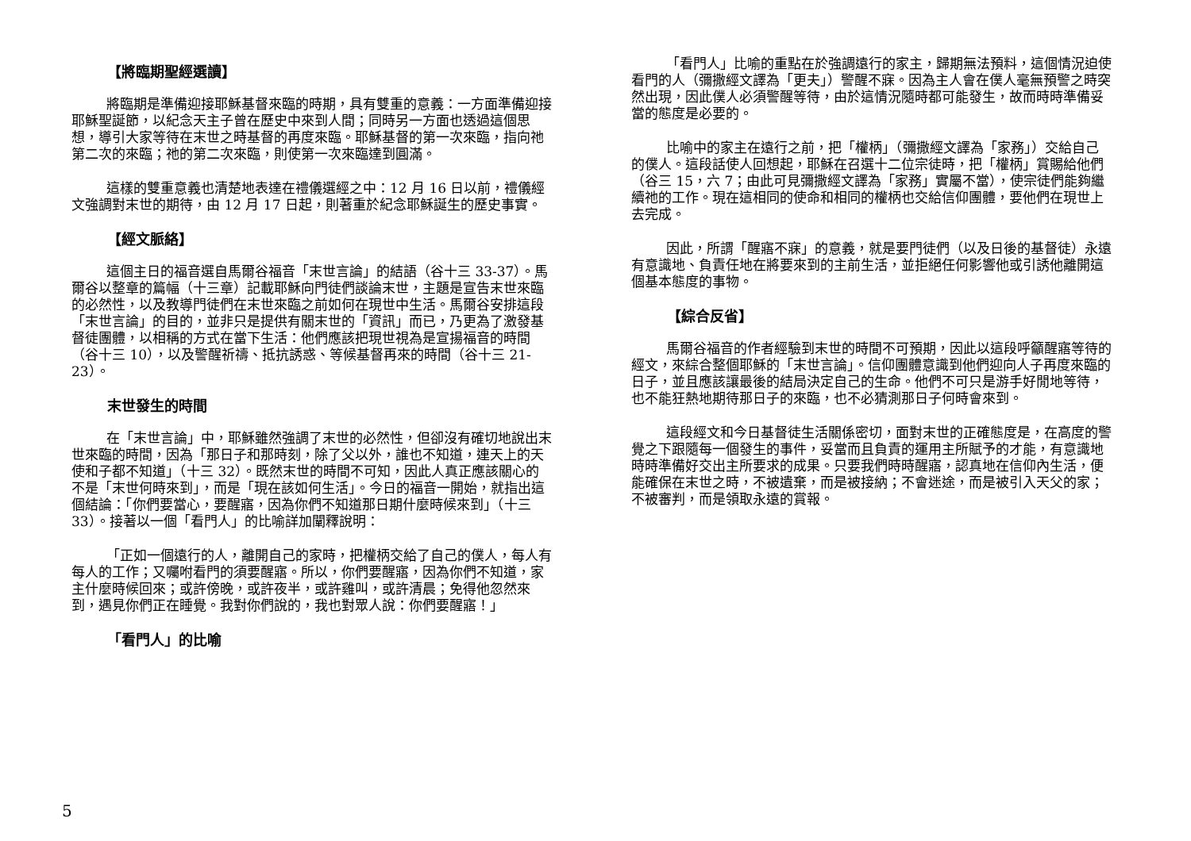【將臨期聖經選讀】
將臨期是準備迎接耶穌基督來臨的時期，具有雙重的意義：一方面準備迎接耶穌聖誕節，以紀念天主子曾在歷史中來到人間；同時另一方面也透過這個思想，導引大家等待在末世之時基督的再度來臨。耶穌基督的第一次來臨，指向祂第二次的來臨；祂的第二次來臨，則使第一次來臨達到圓滿。
這樣的雙重意義也清楚地表達在禮儀選經之中：12 月 16 日以前，禮儀經文強調對末世的期待，由 12 月 17 日起，則著重於紀念耶穌誕生的歷史事實。
【經文脈絡】
這個主日的福音選自馬爾谷福音「末世言論」的結語（谷十三 33-37）。馬爾谷以整章的篇幅（十三章）記載耶穌向門徒們談論末世，主題是宣告末世來臨的必然性，以及教導門徒們在末世來臨之前如何在現世中生活。馬爾谷安排這段「末世言論」的目的，並非只是提供有關末世的「資訊」而已，乃更為了激發基督徒團體，以相稱的方式在當下生活：他們應該把現世視為是宣揚福音的時間（谷十三 10），以及警醒祈禱、抵抗誘惑、等候基督再來的時間（谷十三 21-23）。
末世發生的時間
在「末世言論」中，耶穌雖然強調了末世的必然性，但卻沒有確切地說出末世來臨的時間，因為「那日子和那時刻，除了父以外，誰也不知道，連天上的天使和子都不知道」（十三 32）。既然末世的時間不可知，因此人真正應該關心的不是「末世何時來到」，而是「現在該如何生活」。今日的福音一開始，就指出這個結論：「你們要當心，要醒寤，因為你們不知道那日期什麼時候來到」（十三 33）。接著以一個「看門人」的比喻詳加闡釋說明：
「正如一個遠行的人，離開自己的家時，把權柄交給了自己的僕人，每人有每人的工作；又囑咐看門的須要醒寤。所以，你們要醒寤，因為你們不知道，家主什麼時候回來；或許傍晚，或許夜半，或許雞叫，或許清晨；免得他忽然來到，遇見你們正在睡覺。我對你們說的，我也對眾人說：你們要醒寤！」
「看門人」的比喻
「看門人」比喻的重點在於強調遠行的家主，歸期無法預料，這個情況迫使看門的人（彌撒經文譯為「更夫」）警醒不寐。因為主人會在僕人毫無預警之時突然出現，因此僕人必須警醒等待，由於這情況隨時都可能發生，故而時時準備妥當的態度是必要的。
比喻中的家主在遠行之前，把「權柄」（彌撒經文譯為「家務」）交給自己的僕人。這段話使人回想起，耶穌在召選十二位宗徒時，把「權柄」賞賜給他們（谷三 15，六 7；由此可見彌撒經文譯為「家務」實屬不當），使宗徒們能夠繼續祂的工作。現在這相同的使命和相同的權柄也交給信仰團體，要他們在現世上去完成。
因此，所謂「醒寤不寐」的意義，就是要門徒們（以及日後的基督徒）永遠有意識地、負責任地在將要來到的主前生活，並拒絕任何影響他或引誘他離開這個基本態度的事物。
【綜合反省】
馬爾谷福音的作者經驗到末世的時間不可預期，因此以這段呼籲醒寤等待的經文，來綜合整個耶穌的「末世言論」。信仰團體意識到他們迎向人子再度來臨的日子，並且應該讓最後的結局決定自己的生命。他們不可只是游手好閒地等待，也不能狂熱地期待那日子的來臨，也不必猜測那日子何時會來到。
這段經文和今日基督徒生活關係密切，面對末世的正確態度是，在高度的警覺之下跟隨每一個發生的事件，妥當而且負責的運用主所賦予的才能，有意識地時時準備好交出主所要求的成果。只要我們時時醒寤，認真地在信仰內生活，便能確保在末世之時，不被遺棄，而是被接納；不會迷途，而是被引入天父的家；不被審判，而是領取永遠的賞報。
5